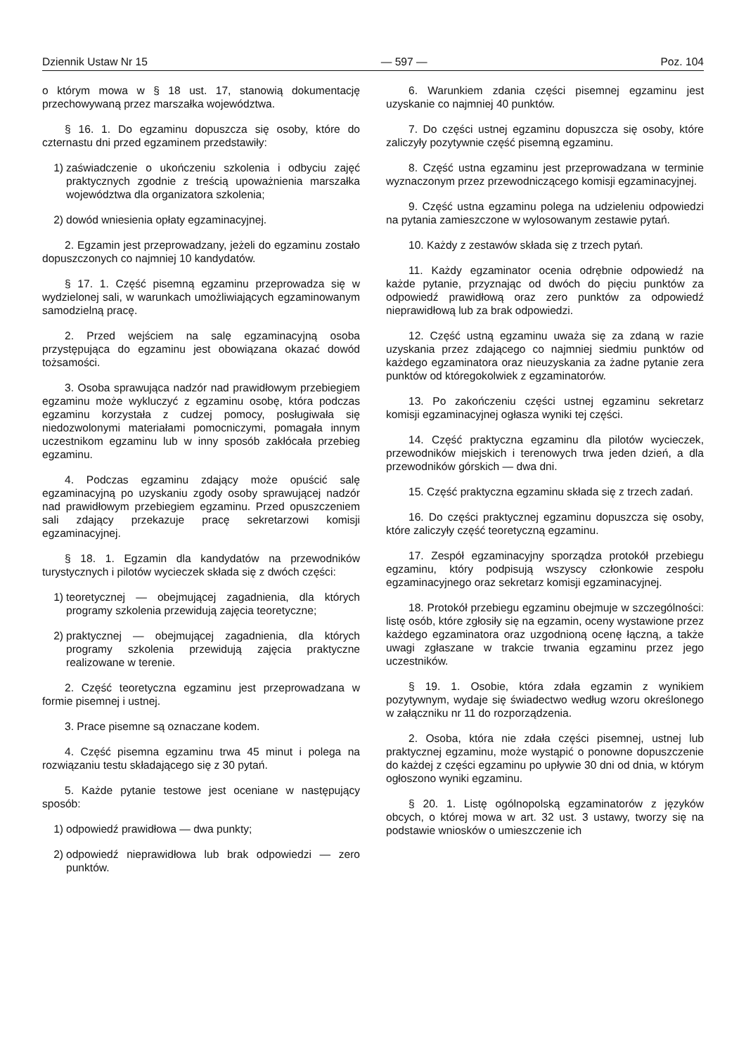Dziennik Ustaw Nr 15 — 597 — Poz. 104
o którym mowa w § 18 ust. 17, stanowią dokumentację przechowywaną przez marszałka województwa.
§ 16. 1. Do egzaminu dopuszcza się osoby, które do czternastu dni przed egzaminem przedstawiły:
1) zaświadczenie o ukończeniu szkolenia i odbyciu zajęć praktycznych zgodnie z treścią upoważnienia marszałka województwa dla organizatora szkolenia;
2) dowód wniesienia opłaty egzaminacyjnej.
2. Egzamin jest przeprowadzany, jeżeli do egzaminu zostało dopuszczonych co najmniej 10 kandydatów.
§ 17. 1. Część pisemną egzaminu przeprowadza się w wydzielonej sali, w warunkach umożliwiających egzaminowanym samodzielną pracę.
2. Przed wejściem na salę egzaminacyjną osoba przystępująca do egzaminu jest obowiązana okazać dowód tożsamości.
3. Osoba sprawująca nadzór nad prawidłowym przebiegiem egzaminu może wykluczyć z egzaminu osobę, która podczas egzaminu korzystała z cudzej pomocy, posługiwała się niedozwolonymi materiałami pomocniczymi, pomagała innym uczestnikom egzaminu lub w inny sposób zakłócała przebieg egzaminu.
4. Podczas egzaminu zdający może opuścić salę egzaminacyjną po uzyskaniu zgody osoby sprawującej nadzór nad prawidłowym przebiegiem egzaminu. Przed opuszczeniem sali zdający przekazuje pracę sekretarzowi komisji egzaminacyjnej.
§ 18. 1. Egzamin dla kandydatów na przewodników turystycznych i pilotów wycieczek składa się z dwóch części:
1) teoretycznej — obejmującej zagadnienia, dla których programy szkolenia przewidują zajęcia teoretyczne;
2) praktycznej — obejmującej zagadnienia, dla których programy szkolenia przewidują zajęcia praktyczne realizowane w terenie.
2. Część teoretyczna egzaminu jest przeprowadzana w formie pisemnej i ustnej.
3. Prace pisemne są oznaczane kodem.
4. Część pisemna egzaminu trwa 45 minut i polega na rozwiązaniu testu składającego się z 30 pytań.
5. Każde pytanie testowe jest oceniane w następujący sposób:
1) odpowiedź prawidłowa — dwa punkty;
2) odpowiedź nieprawidłowa lub brak odpowiedzi — zero punktów.
6. Warunkiem zdania części pisemnej egzaminu jest uzyskanie co najmniej 40 punktów.
7. Do części ustnej egzaminu dopuszcza się osoby, które zaliczyły pozytywnie część pisemną egzaminu.
8. Część ustna egzaminu jest przeprowadzana w terminie wyznaczonym przez przewodniczącego komisji egzaminacyjnej.
9. Część ustna egzaminu polega na udzieleniu odpowiedzi na pytania zamieszczone w wylosowanym zestawie pytań.
10. Każdy z zestawów składa się z trzech pytań.
11. Każdy egzaminator ocenia odrębnie odpowiedź na każde pytanie, przyznając od dwóch do pięciu punktów za odpowiedź prawidłową oraz zero punktów za odpowiedź nieprawidłową lub za brak odpowiedzi.
12. Część ustną egzaminu uważa się za zdaną w razie uzyskania przez zdającego co najmniej siedmiu punktów od każdego egzaminatora oraz nieuzyskania za żadne pytanie zera punktów od któregokolwiek z egzaminatorów.
13. Po zakończeniu części ustnej egzaminu sekretarz komisji egzaminacyjnej ogłasza wyniki tej części.
14. Część praktyczna egzaminu dla pilotów wycieczek, przewodników miejskich i terenowych trwa jeden dzień, a dla przewodników górskich — dwa dni.
15. Część praktyczna egzaminu składa się z trzech zadań.
16. Do części praktycznej egzaminu dopuszcza się osoby, które zaliczyły część teoretyczną egzaminu.
17. Zespół egzaminacyjny sporządza protokół przebiegu egzaminu, który podpisują wszyscy członkowie zespołu egzaminacyjnego oraz sekretarz komisji egzaminacyjnej.
18. Protokół przebiegu egzaminu obejmuje w szczególności: listę osób, które zgłosiły się na egzamin, oceny wystawione przez każdego egzaminatora oraz uzgodnioną ocenę łączną, a także uwagi zgłaszane w trakcie trwania egzaminu przez jego uczestników.
§ 19. 1. Osobie, która zdała egzamin z wynikiem pozytywnym, wydaje się świadectwo według wzoru określonego w załączniku nr 11 do rozporządzenia.
2. Osoba, która nie zdała części pisemnej, ustnej lub praktycznej egzaminu, może wystąpić o ponowne dopuszczenie do każdej z części egzaminu po upływie 30 dni od dnia, w którym ogłoszono wyniki egzaminu.
§ 20. 1. Listę ogólnopolską egzaminatorów z języków obcych, o której mowa w art. 32 ust. 3 ustawy, tworzy się na podstawie wniosków o umieszczenie ich